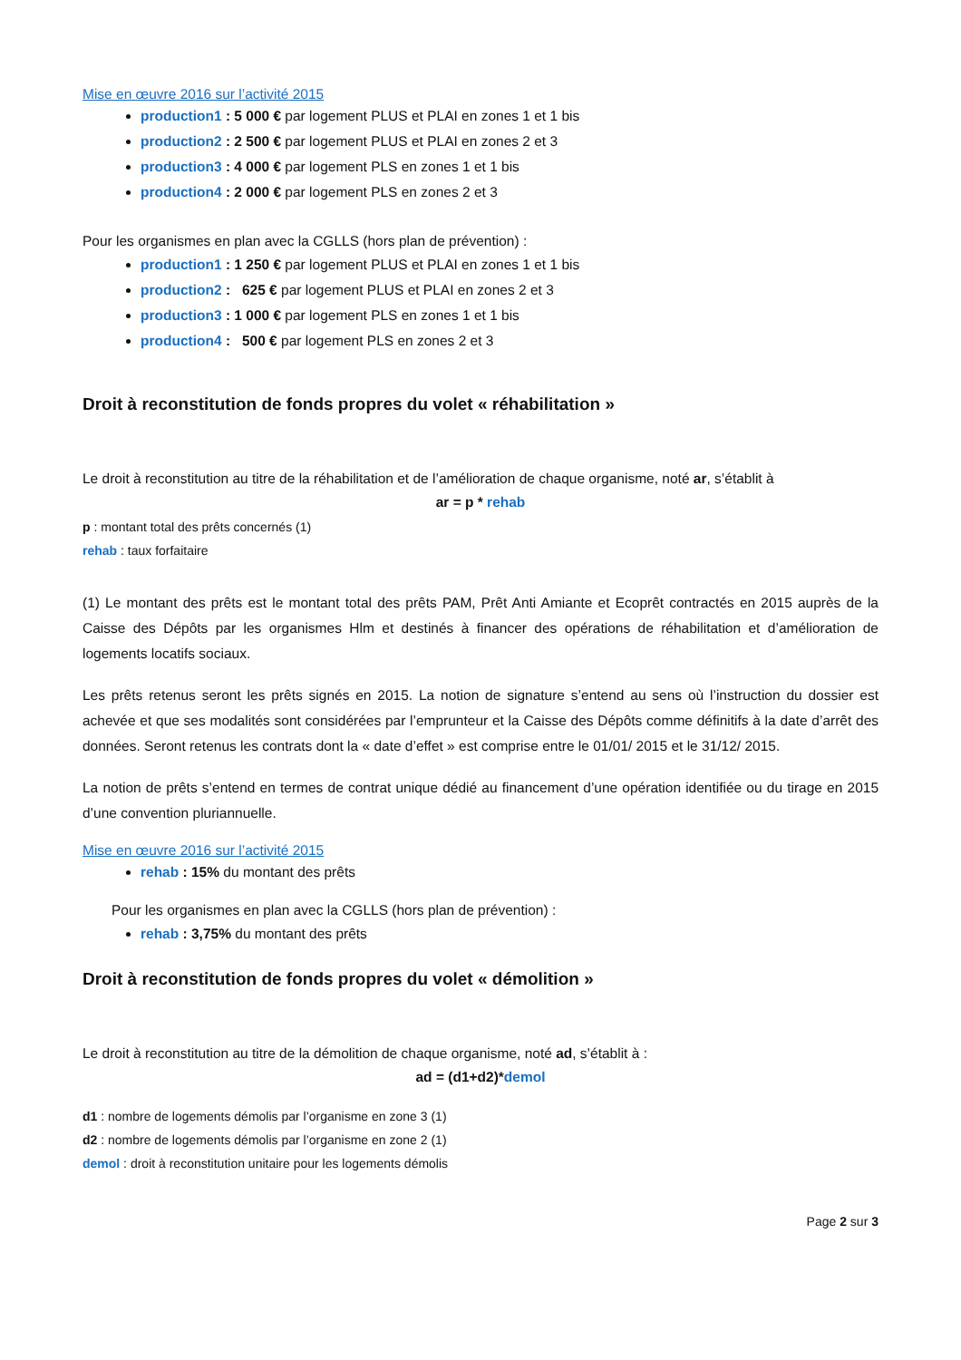Mise en œuvre 2016 sur l’activité 2015
production1 : 5 000 € par logement PLUS et PLAI en zones 1 et 1 bis
production2 : 2 500 € par logement PLUS et PLAI en zones 2 et 3
production3 : 4 000 € par logement PLS en zones 1 et 1 bis
production4 : 2 000 € par logement PLS en zones 2 et 3
Pour les organismes en plan avec la CGLLS (hors plan de prévention) :
production1 : 1 250 € par logement PLUS et PLAI en zones 1 et 1 bis
production2 : 625 € par logement PLUS et PLAI en zones 2 et 3
production3 : 1 000 € par logement PLS en zones 1 et 1 bis
production4 : 500 € par logement PLS en zones 2 et 3
Droit à reconstitution de fonds propres du volet « réhabilitation »
Le droit à reconstitution au titre de la réhabilitation et de l’amélioration de chaque organisme, noté ar, s’établit à
ar = p * rehab
p : montant total des prêts concernés (1)
rehab : taux forfaitaire
(1) Le montant des prêts est le montant total des prêts PAM, Prêt Anti Amiante et Ecoprêt contractés en 2015 auprès de la Caisse des Dépôts par les organismes Hlm et destinés à financer des opérations de réhabilitation et d’amélioration de logements locatifs sociaux.
Les prêts retenus seront les prêts signés en 2015. La notion de signature s’entend au sens où l’instruction du dossier est achevée et que ses modalités sont considérées par l’emprunteur et la Caisse des Dépôts comme définitifs à la date d’arrêt des données. Seront retenus les contrats dont la « date d’effet » est comprise entre le 01/01/ 2015 et le 31/12/ 2015.
La notion de prêts s’entend en termes de contrat unique dédié au financement d’une opération identifiée ou du tirage en 2015 d’une convention pluriannuelle.
Mise en œuvre 2016 sur l’activité 2015
rehab : 15% du montant des prêts
Pour les organismes en plan avec la CGLLS (hors plan de prévention) :
rehab : 3,75% du montant des prêts
Droit à reconstitution de fonds propres du volet « démolition »
Le droit à reconstitution au titre de la démolition de chaque organisme, noté ad, s’établit à :
ad = (d1+d2)*demol
d1 : nombre de logements démolis par l’organisme en zone 3 (1)
d2 : nombre de logements démolis par l’organisme en zone 2 (1)
demol : droit à reconstitution unitaire pour les logements démolis
Page 2 sur 3